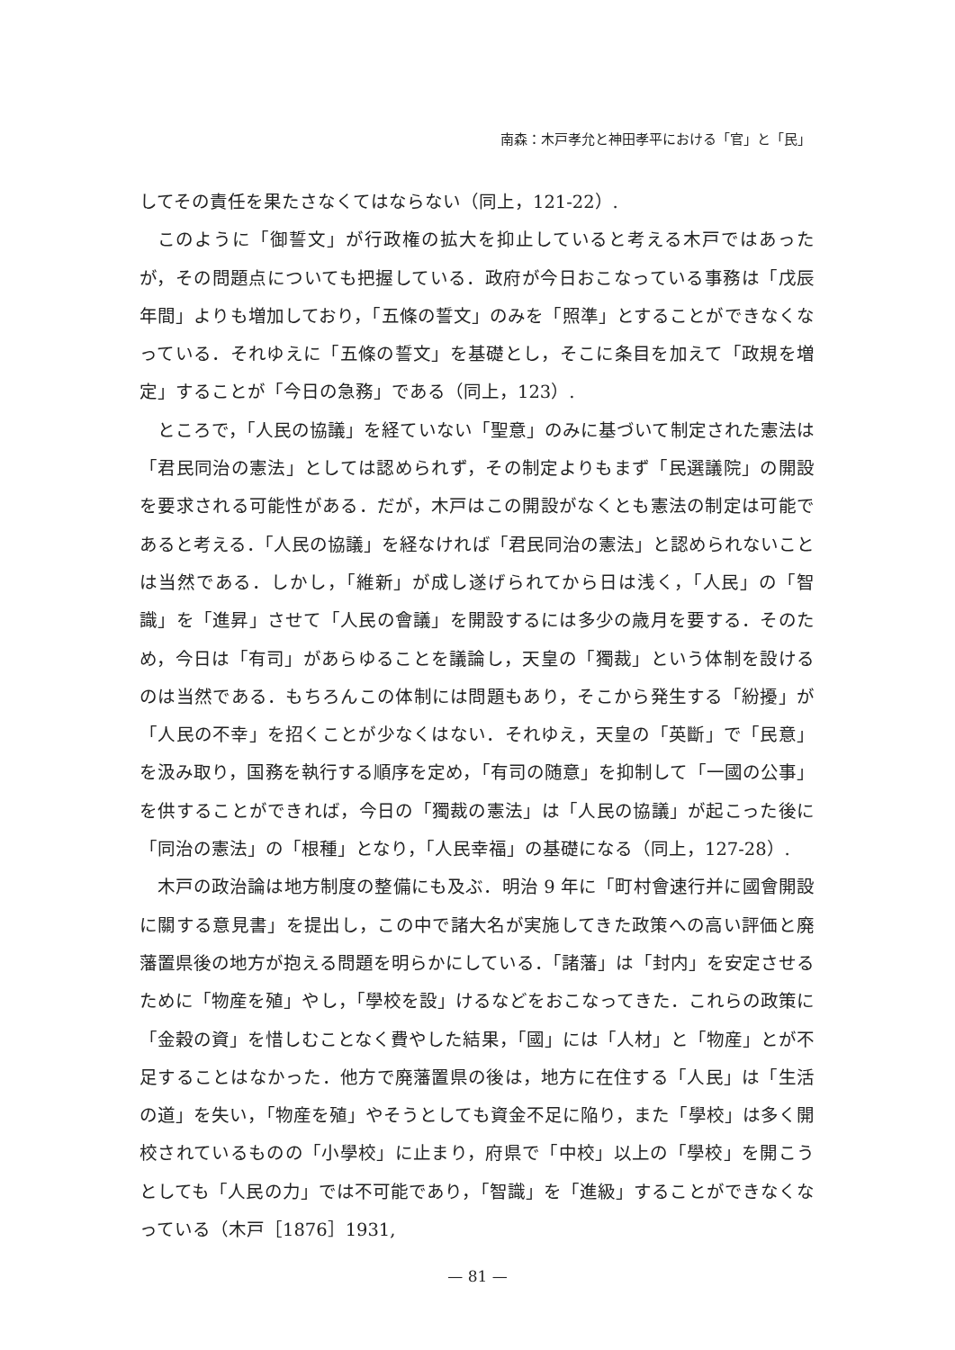南森：木戸孝允と神田孝平における「官」と「民」
してその責任を果たさなくてはならない（同上，121-22）.
このように「御誓文」が行政権の拡大を抑止していると考える木戸ではあったが，その問題点についても把握している．政府が今日おこなっている事務は「戊辰年間」よりも増加しており，「五條の誓文」のみを「照準」とすることができなくなっている．それゆえに「五條の誓文」を基礎とし，そこに条目を加えて「政規を増定」することが「今日の急務」である（同上，123）.
ところで，「人民の協議」を経ていない「聖意」のみに基づいて制定された憲法は「君民同治の憲法」としては認められず，その制定よりもまず「民選議院」の開設を要求される可能性がある．だが，木戸はこの開設がなくとも憲法の制定は可能であると考える．「人民の協議」を経なければ「君民同治の憲法」と認められないことは当然である．しかし，「維新」が成し遂げられてから日は浅く，「人民」の「智識」を「進昇」させて「人民の會議」を開設するには多少の歳月を要する．そのため，今日は「有司」があらゆることを議論し，天皇の「獨裁」という体制を設けるのは当然である．もちろんこの体制には問題もあり，そこから発生する「紛擾」が「人民の不幸」を招くことが少なくはない．それゆえ，天皇の「英斷」で「民意」を汲み取り，国務を執行する順序を定め，「有司の随意」を抑制して「一國の公事」を供することができれば，今日の「獨裁の憲法」は「人民の協議」が起こった後に「同治の憲法」の「根種」となり，「人民幸福」の基礎になる（同上，127-28）.
木戸の政治論は地方制度の整備にも及ぶ．明治 9 年に「町村會速行并に國會開設に關する意見書」を提出し，この中で諸大名が実施してきた政策への高い評価と廃藩置県後の地方が抱える問題を明らかにしている．「諸藩」は「封内」を安定させるために「物産を殖」やし，「學校を設」けるなどをおこなってきた．これらの政策に「金穀の資」を惜しむことなく費やした結果，「國」には「人材」と「物産」とが不足することはなかった．他方で廃藩置県の後は，地方に在住する「人民」は「生活の道」を失い，「物産を殖」やそうとしても資金不足に陥り，また「學校」は多く開校されているものの「小學校」に止まり，府県で「中校」以上の「學校」を開こうとしても「人民の力」では不可能であり，「智識」を「進級」することができなくなっている（木戸［1876］1931,
— 81 —